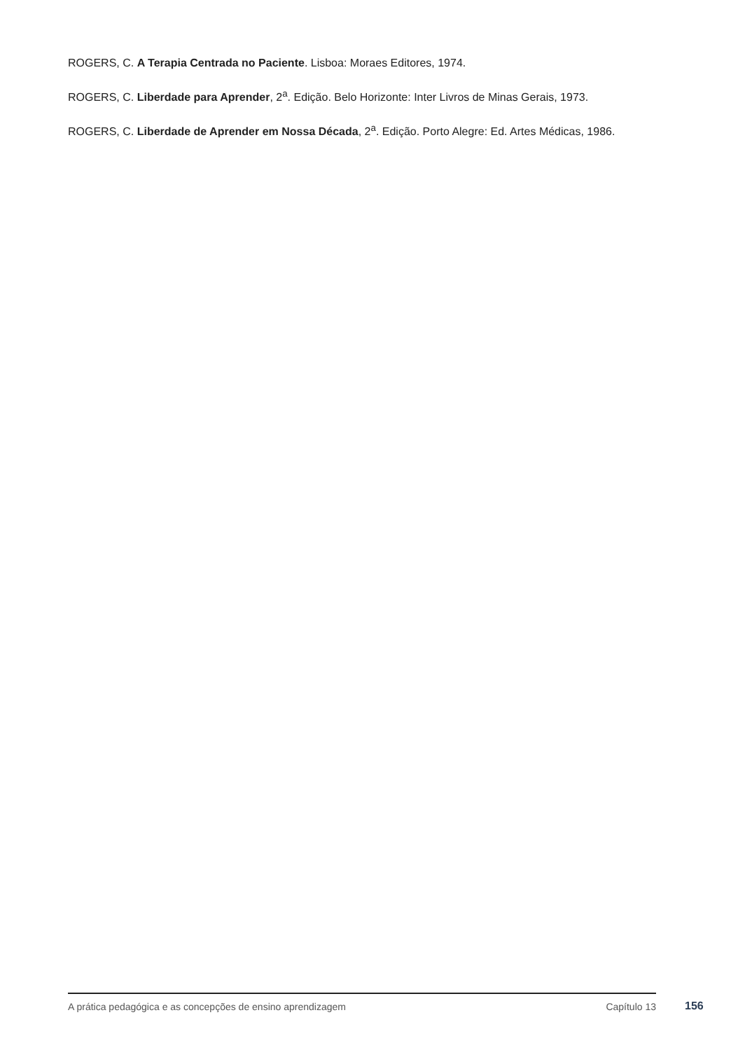ROGERS, C. A Terapia Centrada no Paciente. Lisboa: Moraes Editores, 1974.
ROGERS, C. Liberdade para Aprender, 2<sup>a</sup>. Edição. Belo Horizonte: Inter Livros de Minas Gerais, 1973.
ROGERS, C. Liberdade de Aprender em Nossa Década, 2<sup>a</sup>. Edição. Porto Alegre: Ed. Artes Médicas, 1986.
A prática pedagógica e as concepções de ensino aprendizagem Capítulo 13
156